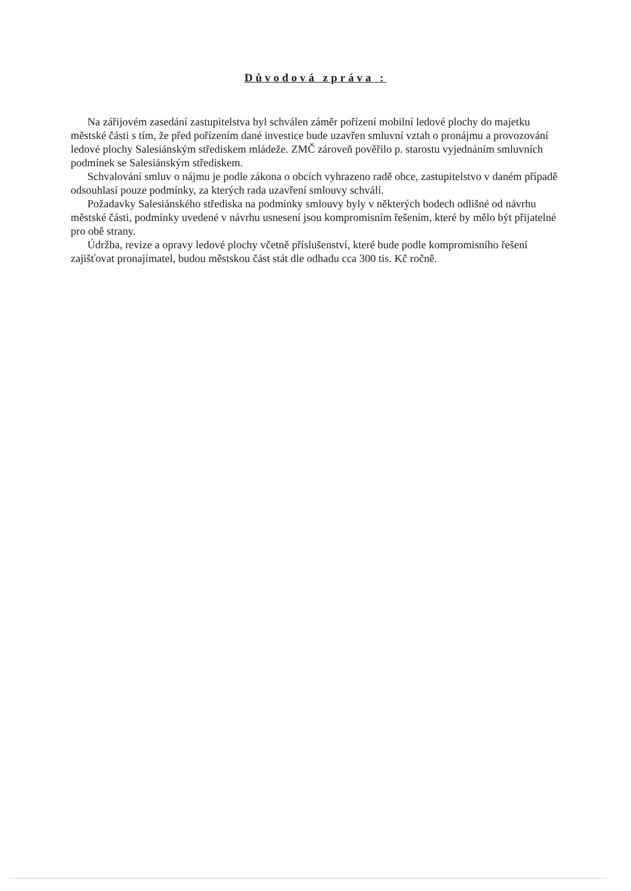Důvodová zpráva :
Na zářijovém zasedání zastupitelstva byl schválen záměr pořízení mobilní ledové plochy do majetku městské části s tím, že před pořízením dané investice bude uzavřen smluvní vztah o pronájmu a provozování ledové plochy Salesiánským střediskem mládeže. ZMČ zároveň pověřilo p. starostu vyjednáním smluvních podmínek se Salesiánským střediskem.
Schvalování smluv o nájmu je podle zákona o obcích vyhrazeno radě obce, zastupitelstvo v daném případě odsouhlasí pouze podmínky, za kterých rada uzavření smlouvy schválí.
Požadavky Salesiánského střediska na podmínky smlouvy byly v některých bodech odlišné od návrhu městské části, podmínky uvedené v návrhu usnesení jsou kompromisním řešením, které by mělo být přijatelné pro obě strany.
Údržba, revize a opravy ledové plochy včetně příslušenství, které bude podle kompromisního řešení zajišťovat pronajímatel, budou městskou část stát dle odhadu cca 300 tis. Kč ročně.